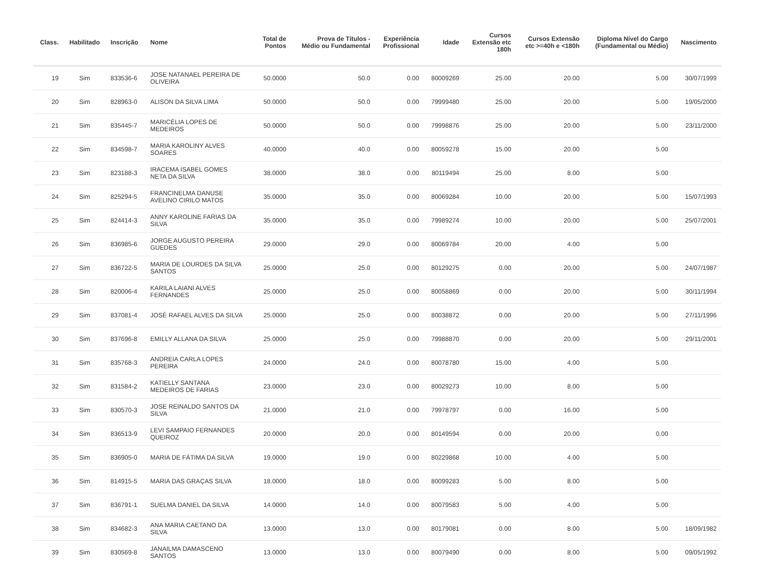| Class. | Habilitado | Inscrição | Nome | Total de Pontos | Prova de Títulos - Médio ou Fundamental | Experiência Profissional | Idade | Cursos Extensão etc 180h | Cursos Extensão etc >=40h e <180h | Diploma Nível do Cargo (Fundamental ou Médio) | Nascimento |
| --- | --- | --- | --- | --- | --- | --- | --- | --- | --- | --- | --- |
| 19 | Sim | 833536-6 | JOSE NATANAEL PEREIRA DE OLIVEIRA | 50.0000 | 50.0 | 0.00 | 80009269 | 25.00 | 20.00 | 5.00 | 30/07/1999 |
| 20 | Sim | 828963-0 | ALISON DA SILVA LIMA | 50.0000 | 50.0 | 0.00 | 79999480 | 25.00 | 20.00 | 5.00 | 19/05/2000 |
| 21 | Sim | 835445-7 | MARICÉLIA LOPES DE MEDEIROS | 50.0000 | 50.0 | 0.00 | 79998876 | 25.00 | 20.00 | 5.00 | 23/11/2000 |
| 22 | Sim | 834598-7 | MARIA KAROLINY ALVES SOARES | 40.0000 | 40.0 | 0.00 | 80059278 | 15.00 | 20.00 | 5.00 | |
| 23 | Sim | 823188-3 | IRACEMA ISABEL GOMES NETA DA SILVA | 38.0000 | 38.0 | 0.00 | 80119494 | 25.00 | 8.00 | 5.00 | |
| 24 | Sim | 825294-5 | FRANCINELMA DANUSE AVELINO CIRILO MATOS | 35.0000 | 35.0 | 0.00 | 80069284 | 10.00 | 20.00 | 5.00 | 15/07/1993 |
| 25 | Sim | 824414-3 | ANNY KAROLINE FARIAS DA SILVA | 35.0000 | 35.0 | 0.00 | 79989274 | 10.00 | 20.00 | 5.00 | 25/07/2001 |
| 26 | Sim | 836985-6 | JORGE AUGUSTO PEREIRA GUEDES | 29.0000 | 29.0 | 0.00 | 80069784 | 20.00 | 4.00 | 5.00 | |
| 27 | Sim | 836722-5 | MARIA DE LOURDES DA SILVA SANTOS | 25.0000 | 25.0 | 0.00 | 80129275 | 0.00 | 20.00 | 5.00 | 24/07/1987 |
| 28 | Sim | 820006-4 | KARILA LAIANI ALVES FERNANDES | 25.0000 | 25.0 | 0.00 | 80058869 | 0.00 | 20.00 | 5.00 | 30/11/1994 |
| 29 | Sim | 837081-4 | JOSÉ RAFAEL ALVES DA SILVA | 25.0000 | 25.0 | 0.00 | 80038872 | 0.00 | 20.00 | 5.00 | 27/11/1996 |
| 30 | Sim | 837696-8 | EMILLY ALLANA DA SILVA | 25.0000 | 25.0 | 0.00 | 79988870 | 0.00 | 20.00 | 5.00 | 29/11/2001 |
| 31 | Sim | 835768-3 | ANDREIA CARLA LOPES PEREIRA | 24.0000 | 24.0 | 0.00 | 80078780 | 15.00 | 4.00 | 5.00 | |
| 32 | Sim | 831584-2 | KATIELLY SANTANA MEDEIROS DE FARIAS | 23.0000 | 23.0 | 0.00 | 80029273 | 10.00 | 8.00 | 5.00 | |
| 33 | Sim | 830570-3 | JOSE REINALDO SANTOS DA SILVA | 21.0000 | 21.0 | 0.00 | 79978797 | 0.00 | 16.00 | 5.00 | |
| 34 | Sim | 836513-9 | LEVI SAMPAIO FERNANDES QUEIROZ | 20.0000 | 20.0 | 0.00 | 80149594 | 0.00 | 20.00 | 0.00 | |
| 35 | Sim | 836905-0 | MARIA DE FÁTIMA DA SILVA | 19.0000 | 19.0 | 0.00 | 80229868 | 10.00 | 4.00 | 5.00 | |
| 36 | Sim | 814915-5 | MARIA DAS GRAÇAS SILVA | 18.0000 | 18.0 | 0.00 | 80099283 | 5.00 | 8.00 | 5.00 | |
| 37 | Sim | 836791-1 | SUELMA DANIEL DA SILVA | 14.0000 | 14.0 | 0.00 | 80079583 | 5.00 | 4.00 | 5.00 | |
| 38 | Sim | 834682-3 | ANA MARIA CAETANO DA SILVA | 13.0000 | 13.0 | 0.00 | 80179081 | 0.00 | 8.00 | 5.00 | 18/09/1982 |
| 39 | Sim | 830569-8 | JANAILMA DAMASCENO SANTOS | 13.0000 | 13.0 | 0.00 | 80079490 | 0.00 | 8.00 | 5.00 | 09/05/1992 |